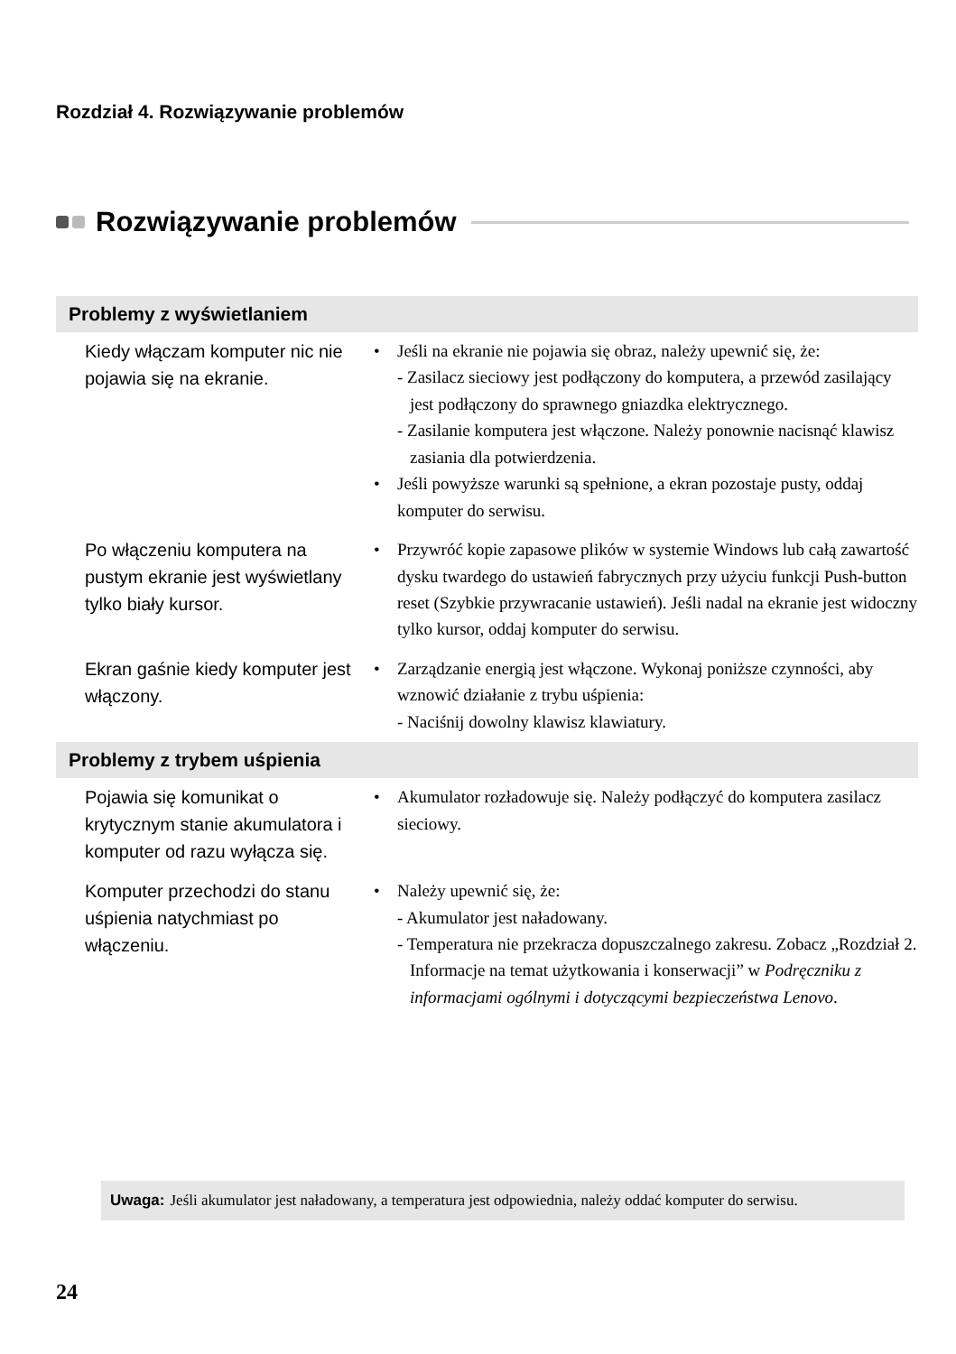Rozdział 4. Rozwiązywanie problemów
Rozwiązywanie problemów
| Problemy z wyświetlaniem | |
| --- | --- |
| Kiedy włączam komputer nic nie pojawia się na ekranie. | • Jeśli na ekranie nie pojawia się obraz, należy upewnić się, że: - Zasilacz sieciowy jest podłączony do komputera, a przewód zasilający jest podłączony do sprawnego gniazdka elektrycznego. - Zasilanie komputera jest włączone. Należy ponownie nacisnąć klawisz zasiania dla potwierdzenia. • Jeśli powyższe warunki są spełnione, a ekran pozostaje pusty, oddaj komputer do serwisu. |
| Po włączeniu komputera na pustym ekranie jest wyświetlany tylko biały kursor. | • Przywróć kopie zapasowe plików w systemie Windows lub całą zawartość dysku twardego do ustawień fabrycznych przy użyciu funkcji Push-button reset (Szybkie przywracanie ustawień). Jeśli nadal na ekranie jest widoczny tylko kursor, oddaj komputer do serwisu. |
| Ekran gaśnie kiedy komputer jest włączony. | • Zarządzanie energią jest włączone. Wykonaj poniższe czynności, aby wznowić działanie z trybu uśpienia: - Naciśnij dowolny klawisz klawiatury. |
| Problemy z trybem uśpienia | |
| Pojawia się komunikat o krytycznym stanie akumulatora i komputer od razu wyłącza się. | • Akumulator rozładowuje się. Należy podłączyć do komputera zasilacz sieciowy. |
| Komputer przechodzi do stanu uśpienia natychmiast po włączeniu. | • Należy upewnić się, że: - Akumulator jest naładowany. - Temperatura nie przekracza dopuszczalnego zakresu. Zobacz „Rozdział 2. Informacje na temat użytkowania i konserwacji” w Podręczniku z informacjami ogólnymi i dotyczącymi bezpieczeństwa Lenovo . |
Uwaga: Jeśli akumulator jest naładowany, a temperatura jest odpowiednia, należy oddać komputer do serwisu.
24